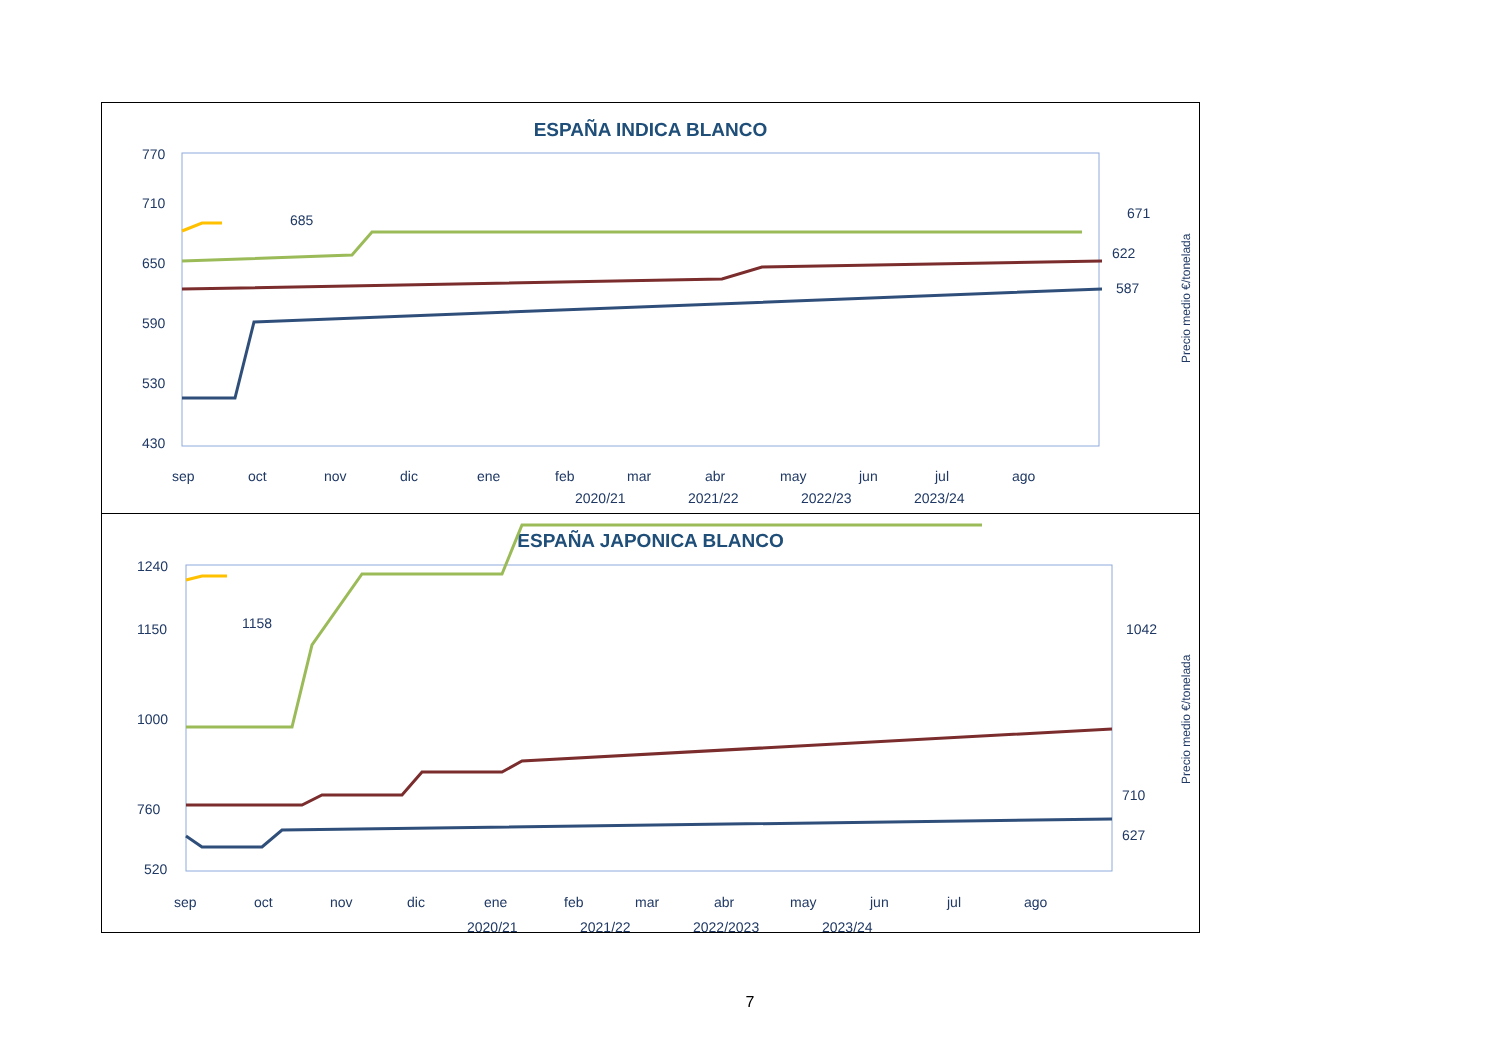ESPAÑA INDICA BLANCO
770
710
650
590
530
430
sep
oct
nov
dic
ene
feb
mar
abr
may
jun
jul
ago
2020/21
2021/22
2022/23
2023/24
671
622
587
685
Precio medio €/tonelada
ESPAÑA JAPONICA BLANCO
1240
1150
1000
760
520
sep
oct
nov
dic
ene
feb
mar
abr
may
jun
jul
ago
2020/21
2021/22
2022/2023
2023/24
1042
710
627
1158
Precio medio €/tonelada
7